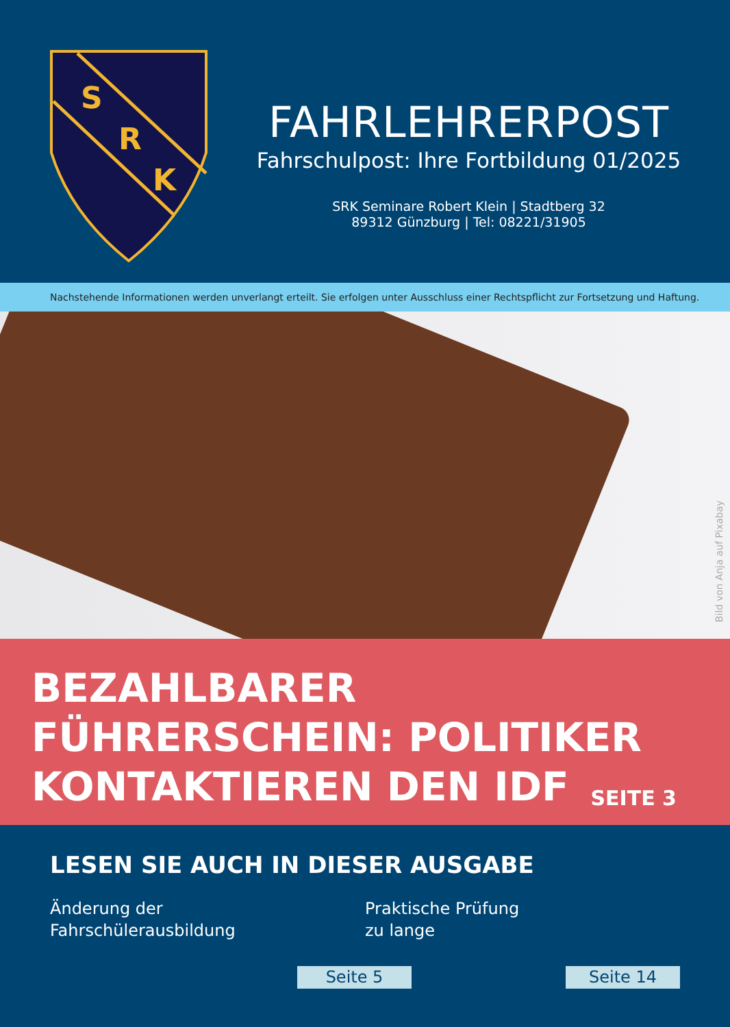S
R
K
FAHRLEHRERPOST
Fahrschulpost: Ihre Fortbildung 01/2025
SRK Seminare Robert Klein | Stadtberg 32
89312 Günzburg | Tel: 08221/31905
Nachstehende Informationen werden unverlangt erteilt. Sie erfolgen unter Ausschluss einer Rechtspflicht zur Fortsetzung und Haftung.
Bild von Anja auf Pixabay
BEZAHLBARER
FÜHRERSCHEIN: POLITIKER
KONTAKTIEREN DEN IDF
SEITE 3
LESEN SIE AUCH IN DIESER AUSGABE
Änderung der
Fahrschülerausbildung
Praktische Prüfung
zu lange
Seite 5 Seite 14